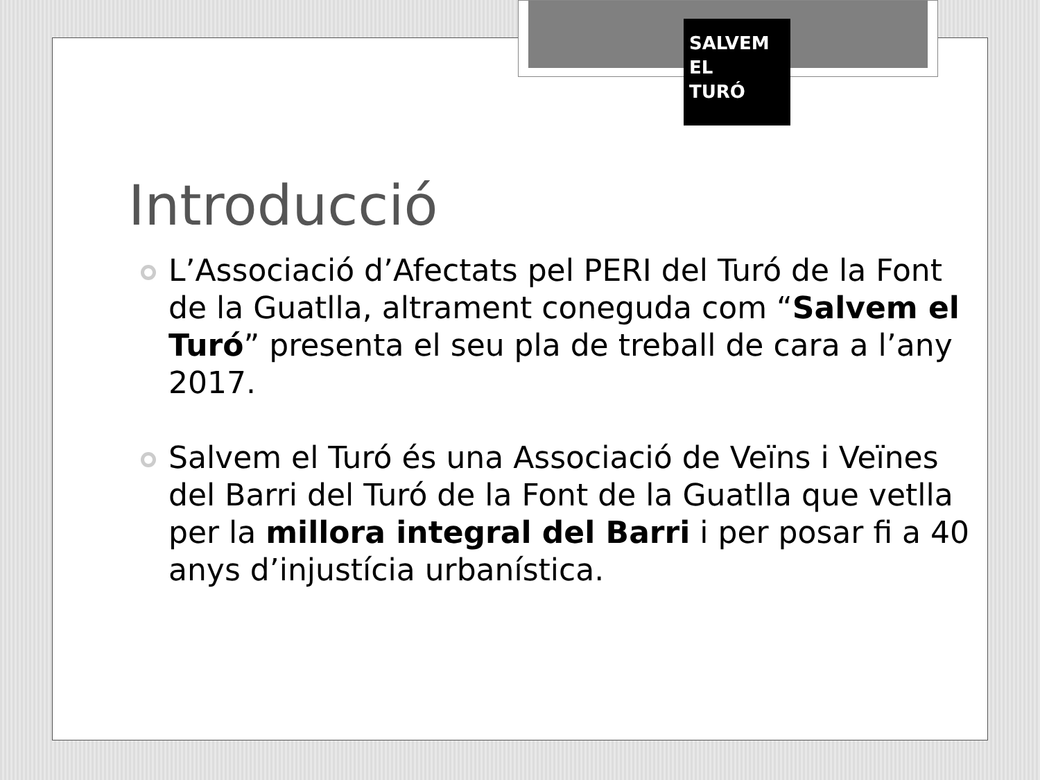SALVEM
EL
TURÓ
Introducció
L’Associació d’Afectats pel PERI del Turó de la Font de la Guatlla, altrament coneguda com “Salvem el Turó” presenta el seu pla de treball de cara a l’any 2017.
Salvem el Turó és una Associació de Veïns i Veïnes del Barri del Turó de la Font de la Guatlla que vetlla per la millora integral del Barri i per posar fi a 40 anys d’injustícia urbanística.